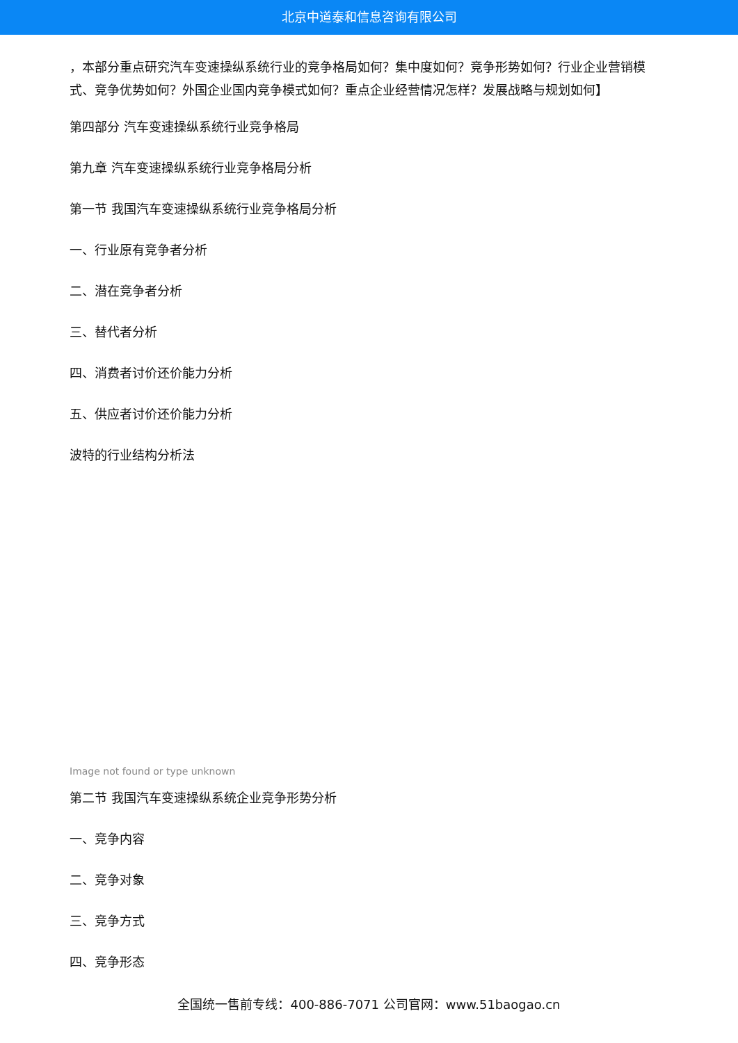北京中道泰和信息咨询有限公司
，本部分重点研究汽车变速操纵系统行业的竞争格局如何？集中度如何？竞争形势如何？行业企业营销模式、竞争优势如何？外国企业国内竞争模式如何？重点企业经营情况怎样？发展战略与规划如何】
第四部分 汽车变速操纵系统行业竞争格局
第九章 汽车变速操纵系统行业竞争格局分析
第一节 我国汽车变速操纵系统行业竞争格局分析
一、行业原有竞争者分析
二、潜在竞争者分析
三、替代者分析
四、消费者讨价还价能力分析
五、供应者讨价还价能力分析
波特的行业结构分析法
Image not found or type unknown
第二节 我国汽车变速操纵系统企业竞争形势分析
一、竞争内容
二、竞争对象
三、竞争方式
四、竞争形态
全国统一售前专线：400-886-7071 公司官网：www.51baogao.cn